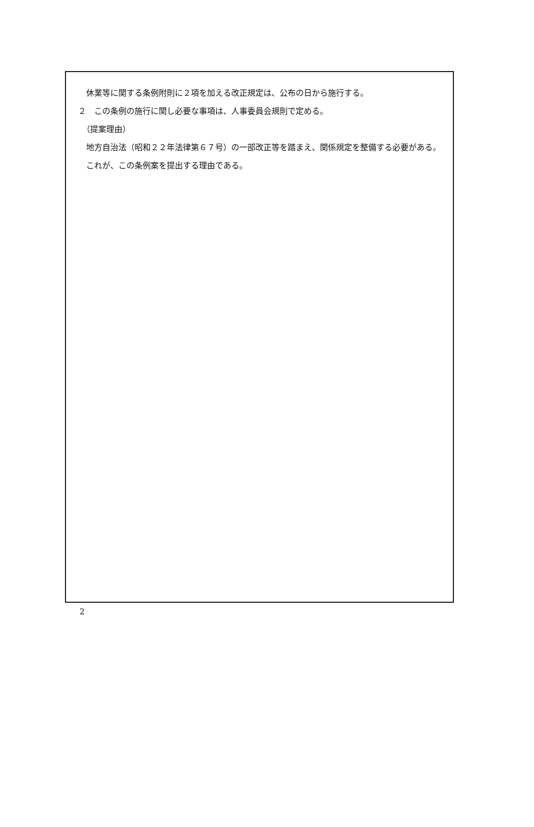休業等に関する条例附則に２項を加える改正規定は、公布の日から施行する。
２　この条例の施行に関し必要な事項は、人事委員会規則で定める。
　（提案理由）
　地方自治法（昭和２２年法律第６７号）の一部改正等を踏まえ、関係規定を整備する必要がある。
　これが、この条例案を提出する理由である。
2